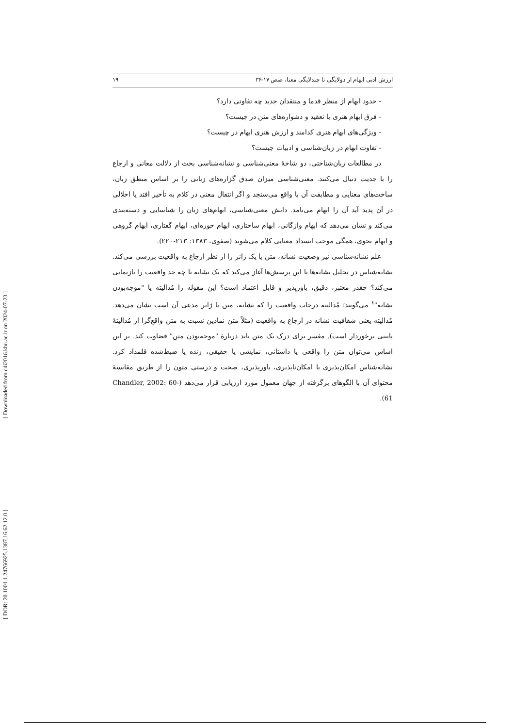[ Downloaded from c4i2016.khu.ac.ir on 2024-07-23 ]
[ DOR: 20.1001.1.24766925.1387.16.62.12.0 ]
ارزش ادبی ابهام از دولایگی تا چندلایگی معنا، صص ۱۷-۳۶ ۱۹
- حدود ابهام از منظر قدما و منتقدان جدید چه تفاوتی دارد؟
- فرق ابهام هنری با تعقید و دشواره‌های متن در چیست؟
- ویژگی‌های ابهام هنری کدامند و ارزش هنری ابهام در چیست؟
- تفاوت ابهام در زبان‌شناسی و ادبیات چیست؟
در مطالعات زبان‌شناختی، دو شاخهٔ معنی‌شناسی و نشانه‌شناسی بحث از دلالت معانی و ارجاع را با جدیت دنبال می‌کنند. معنی‌شناسی میزان صدق گزاره‌های زبانی را بر اساس منطق زبان، ساخت‌های معنایی و مطابقت آن با واقع می‌سنجد و اگر انتقال معنی در کلام به تأخیر افتد یا اخلالی در آن پدید آید آن را ابهام می‌نامد. دانش معنی‌شناسی، ابهام‌های زبان را شناسایی و دسته‌بندی می‌کند و نشان می‌دهد که ابهام واژگانی، ابهام ساختاری، ابهام حوزه‌ای، ابهام گفتاری، ابهام گروهی و ابهام نحوی، همگی موجب انسداد معنایی کلام می‌شوند (صفوی، ۱۳۸۳: ۲۱۳-۲۲۰).
علم نشانه‌شناسی نیز وضعیت نشانه، متن یا یک ژانر را از نظر ارجاع به واقعیت بررسی می‌کند. نشانه‌شناس در تحلیل نشانه‌ها با این پرسش‌ها آغاز می‌کند که یک نشانه تا چه حد واقعیت را بازنمایی می‌کند؟ چقدر معتبر، دقیق، باورپذیر و قابل اعتماد است؟ این مقوله را مُدالیته یا "موجه‌بودن نشانه"<sup>٤</sup> می‌گویند؛ مُدالیته درجات واقعیت را که نشانه، متن یا ژانر مدعی آن است نشان می‌دهد. مُدالیته یعنی شفافیت نشانه در ارجاع به واقعیت (مثلاً متن نمادین نسبت به متن واقع‌گرا از مُدالیتهٔ پایینی برخوردار است). مفسر برای درک یک متن باید دربارهٔ "موجه‌بودن متن" قضاوت کند. بر این اساس می‌توان متن را واقعی یا داستانی، نمایشی یا حقیقی، زنده یا ضبط‌شده قلمداد کرد. نشانه‌شناس امکان‌پذیری یا امکان‌ناپذیری، باورپذیری، صحت و درستی متون را از طریق مقایسهٔ محتوای آن با الگوهای برگرفته از جهان معمول مورد ارزیابی قرار می‌دهد (Chandler, 2002: 60-61).